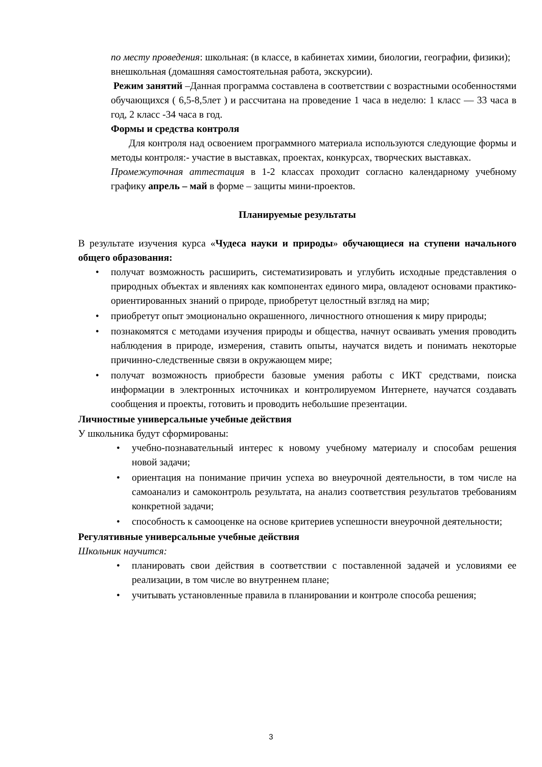по месту проведения: школьная: (в классе, в кабинетах химии, биологии, географии, физики);
внешкольная (домашняя самостоятельная работа, экскурсии).
Режим занятий –Данная программа составлена в соответствии с возрастными особенностями обучающихся ( 6,5-8,5лет ) и рассчитана на проведение 1 часа в неделю: 1 класс — 33 часа в год, 2 класс -34 часа в год.
Формы и средства контроля
Для контроля над освоением программного материала используются следующие формы и методы контроля:- участие в выставках, проектах, конкурсах, творческих выставках.
Промежуточная аттестация в 1-2 классах проходит согласно календарному учебному графику апрель – май в форме – защиты мини-проектов.
Планируемые результаты
В результате изучения курса «Чудеса науки и природы» обучающиеся на ступени начального общего образования:
• получат возможность расширить, систематизировать и углубить исходные представления о природных объектах и явлениях как компонентах единого мира, овладеют основами практико-ориентированных знаний о природе, приобретут целостный взгляд на мир;
• приобретут опыт эмоционально окрашенного, личностного отношения к миру природы;
• познакомятся с методами изучения природы и общества, начнут осваивать умения проводить наблюдения в природе, измерения, ставить опыты, научатся видеть и понимать некоторые причинно-следственные связи в окружающем мире;
• получат возможность приобрести базовые умения работы с ИКТ средствами, поиска информации в электронных источниках и контролируемом Интернете, научатся создавать сообщения и проекты, готовить и проводить небольшие презентации.
Личностные универсальные учебные действия
У школьника будут сформированы:
• учебно-познавательный интерес к новому учебному материалу и способам решения новой задачи;
• ориентация на понимание причин успеха во внеурочной деятельности, в том числе на самоанализ и самоконтроль результата, на анализ соответствия результатов требованиям конкретной задачи;
• способность к самооценке на основе критериев успешности внеурочной деятельности;
Регулятивные универсальные учебные действия
Школьник научится:
• планировать свои действия в соответствии с поставленной задачей и условиями ее реализации, в том числе во внутреннем плане;
• учитывать установленные правила в планировании и контроле способа решения;
3